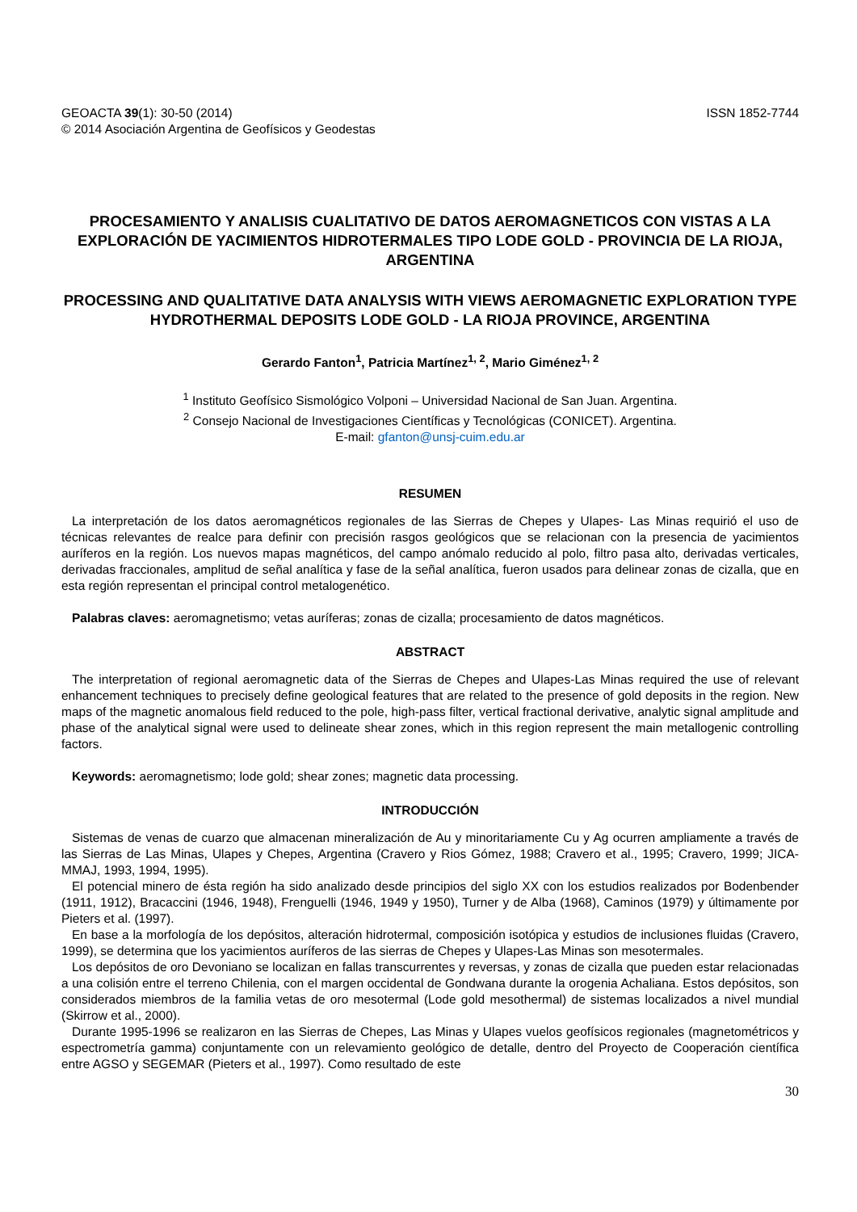GEOACTA 39(1): 30-50 (2014) ISSN 1852-7744
© 2014 Asociación Argentina de Geofísicos y Geodestas
PROCESAMIENTO Y ANALISIS CUALITATIVO DE DATOS AEROMAGNETICOS CON VISTAS A LA EXPLORACIÓN DE YACIMIENTOS HIDROTERMALES TIPO LODE GOLD - PROVINCIA DE LA RIOJA, ARGENTINA
PROCESSING AND QUALITATIVE DATA ANALYSIS WITH VIEWS AEROMAGNETIC EXPLORATION TYPE HYDROTHERMAL DEPOSITS LODE GOLD - LA RIOJA PROVINCE, ARGENTINA
Gerardo Fanton<sup>1</sup>, Patricia Martínez<sup>1, 2</sup>, Mario Giménez<sup>1, 2</sup>
<sup>1</sup> Instituto Geofísico Sismológico Volponi – Universidad Nacional de San Juan. Argentina.
<sup>2</sup> Consejo Nacional de Investigaciones Científicas y Tecnológicas (CONICET). Argentina.
E-mail: gfanton@unsj-cuim.edu.ar
RESUMEN
La interpretación de los datos aeromagnéticos regionales de las Sierras de Chepes y Ulapes- Las Minas requirió el uso de técnicas relevantes de realce para definir con precisión rasgos geológicos que se relacionan con la presencia de yacimientos auríferos en la región. Los nuevos mapas magnéticos, del campo anómalo reducido al polo, filtro pasa alto, derivadas verticales, derivadas fraccionales, amplitud de señal analítica y fase de la señal analítica, fueron usados para delinear zonas de cizalla, que en esta región representan el principal control metalogenético.
Palabras claves: aeromagnetismo; vetas auríferas; zonas de cizalla; procesamiento de datos magnéticos.
ABSTRACT
The interpretation of regional aeromagnetic data of the Sierras de Chepes and Ulapes-Las Minas required the use of relevant enhancement techniques to precisely define geological features that are related to the presence of gold deposits in the region. New maps of the magnetic anomalous field reduced to the pole, high-pass filter, vertical fractional derivative, analytic signal amplitude and phase of the analytical signal were used to delineate shear zones, which in this region represent the main metallogenic controlling factors.
Keywords: aeromagnetismo; lode gold; shear zones; magnetic data processing.
INTRODUCCIÓN
Sistemas de venas de cuarzo que almacenan mineralización de Au y minoritariamente Cu y Ag ocurren ampliamente a través de las Sierras de Las Minas, Ulapes y Chepes, Argentina (Cravero y Rios Gómez, 1988; Cravero et al., 1995; Cravero, 1999; JICA-MMAJ, 1993, 1994, 1995).
El potencial minero de ésta región ha sido analizado desde principios del siglo XX con los estudios realizados por Bodenbender (1911, 1912), Bracaccini (1946, 1948), Frenguelli (1946, 1949 y 1950), Turner y de Alba (1968), Caminos (1979) y últimamente por Pieters et al. (1997).
En base a la morfología de los depósitos, alteración hidrotermal, composición isotópica y estudios de inclusiones fluidas (Cravero, 1999), se determina que los yacimientos auríferos de las sierras de Chepes y Ulapes-Las Minas son mesotermales.
Los depósitos de oro Devoniano se localizan en fallas transcurrentes y reversas, y zonas de cizalla que pueden estar relacionadas a una colisión entre el terreno Chilenia, con el margen occidental de Gondwana durante la orogenia Achaliana. Estos depósitos, son considerados miembros de la familia vetas de oro mesotermal (Lode gold mesothermal) de sistemas localizados a nivel mundial (Skirrow et al., 2000).
Durante 1995-1996 se realizaron en las Sierras de Chepes, Las Minas y Ulapes vuelos geofísicos regionales (magnetométricos y espectrometría gamma) conjuntamente con un relevamiento geológico de detalle, dentro del Proyecto de Cooperación científica entre AGSO y SEGEMAR (Pieters et al., 1997). Como resultado de este
30